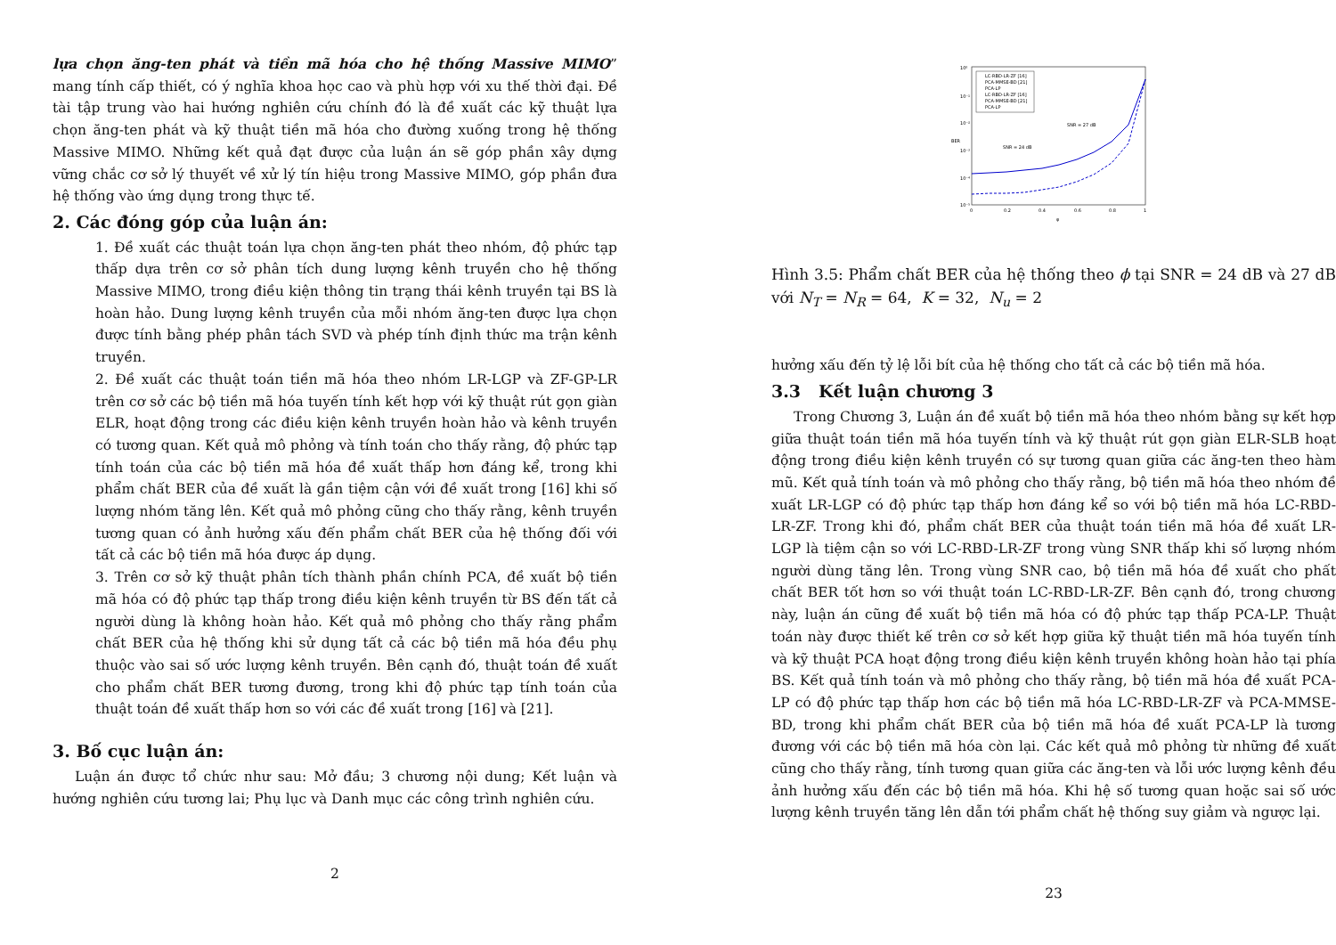lựa chọn ăng-ten phát và tiền mã hóa cho hệ thống Massive MIMO” mang tính cấp thiết, có ý nghĩa khoa học cao và phù hợp với xu thế thời đại. Đề tài tập trung vào hai hướng nghiên cứu chính đó là đề xuất các kỹ thuật lựa chọn ăng-ten phát và kỹ thuật tiền mã hóa cho đường xuống trong hệ thống Massive MIMO. Những kết quả đạt được của luận án sẽ góp phần xây dựng vững chắc cơ sở lý thuyết về xử lý tín hiệu trong Massive MIMO, góp phần đưa hệ thống vào ứng dụng trong thực tế.
2. Các đóng góp của luận án:
1. Đề xuất các thuật toán lựa chọn ăng-ten phát theo nhóm, độ phức tạp thấp dựa trên cơ sở phân tích dung lượng kênh truyền cho hệ thống Massive MIMO, trong điều kiện thông tin trạng thái kênh truyền tại BS là hoàn hảo. Dung lượng kênh truyền của mỗi nhóm ăng-ten được lựa chọn được tính bằng phép phân tách SVD và phép tính định thức ma trận kênh truyền.
2. Đề xuất các thuật toán tiền mã hóa theo nhóm LR-LGP và ZF-GP-LR trên cơ sở các bộ tiền mã hóa tuyến tính kết hợp với kỹ thuật rút gọn giàn ELR, hoạt động trong các điều kiện kênh truyền hoàn hảo và kênh truyền có tương quan. Kết quả mô phỏng và tính toán cho thấy rằng, độ phức tạp tính toán của các bộ tiền mã hóa đề xuất thấp hơn đáng kể, trong khi phẩm chất BER của đề xuất là gần tiệm cận với đề xuất trong [16] khi số lượng nhóm tăng lên. Kết quả mô phỏng cũng cho thấy rằng, kênh truyền tương quan có ảnh hưởng xấu đến phẩm chất BER của hệ thống đối với tất cả các bộ tiền mã hóa được áp dụng.
3. Trên cơ sở kỹ thuật phân tích thành phần chính PCA, đề xuất bộ tiền mã hóa có độ phức tạp thấp trong điều kiện kênh truyền từ BS đến tất cả người dùng là không hoàn hảo. Kết quả mô phỏng cho thấy rằng phẩm chất BER của hệ thống khi sử dụng tất cả các bộ tiền mã hóa đều phụ thuộc vào sai số ước lượng kênh truyền. Bên cạnh đó, thuật toán đề xuất cho phẩm chất BER tương đương, trong khi độ phức tạp tính toán của thuật toán đề xuất thấp hơn so với các đề xuất trong [16] và [21].
3. Bố cục luận án:
Luận án được tổ chức như sau: Mở đầu; 3 chương nội dung; Kết luận và hướng nghiên cứu tương lai; Phụ lục và Danh mục các công trình nghiên cứu.
2
10⁰
10⁻¹
10⁻²
10⁻³
10⁻⁴
10⁻⁵
0
0.2
0.4
0.6
0.8
1
BER
φ
LC-RBD-LR-ZF [16]
PCA-MMSE-BD [21]
PCA-LP
LC-RBD-LR-ZF [16]
PCA-MMSE-BD [21]
PCA-LP
SNR = 27 dB
SNR = 24 dB
Hình 3.5: Phẩm chất BER của hệ thống theo ϕ tại SNR = 24 dB và 27 dB với N<sub>T</sub> = N<sub>R</sub> = 64, K = 32, N<sub>u</sub> = 2
hưởng xấu đến tỷ lệ lỗi bít của hệ thống cho tất cả các bộ tiền mã hóa.
3.3 Kết luận chương 3
Trong Chương 3, Luận án đề xuất bộ tiền mã hóa theo nhóm bằng sự kết hợp giữa thuật toán tiền mã hóa tuyến tính và kỹ thuật rút gọn giàn ELR-SLB hoạt động trong điều kiện kênh truyền có sự tương quan giữa các ăng-ten theo hàm mũ. Kết quả tính toán và mô phỏng cho thấy rằng, bộ tiền mã hóa theo nhóm đề xuất LR-LGP có độ phức tạp thấp hơn đáng kể so với bộ tiền mã hóa LC-RBD-LR-ZF. Trong khi đó, phẩm chất BER của thuật toán tiền mã hóa đề xuất LR-LGP là tiệm cận so với LC-RBD-LR-ZF trong vùng SNR thấp khi số lượng nhóm người dùng tăng lên. Trong vùng SNR cao, bộ tiền mã hóa đề xuất cho phất chất BER tốt hơn so với thuật toán LC-RBD-LR-ZF. Bên cạnh đó, trong chương này, luận án cũng đề xuất bộ tiền mã hóa có độ phức tạp thấp PCA-LP. Thuật toán này được thiết kế trên cơ sở kết hợp giữa kỹ thuật tiền mã hóa tuyến tính và kỹ thuật PCA hoạt động trong điều kiện kênh truyền không hoàn hảo tại phía BS. Kết quả tính toán và mô phỏng cho thấy rằng, bộ tiền mã hóa đề xuất PCA-LP có độ phức tạp thấp hơn các bộ tiền mã hóa LC-RBD-LR-ZF và PCA-MMSE-BD, trong khi phẩm chất BER của bộ tiền mã hóa đề xuất PCA-LP là tương đương với các bộ tiền mã hóa còn lại. Các kết quả mô phỏng từ những đề xuất cũng cho thấy rằng, tính tương quan giữa các ăng-ten và lỗi ước lượng kênh đều ảnh hưởng xấu đến các bộ tiền mã hóa. Khi hệ số tương quan hoặc sai số ước lượng kênh truyền tăng lên dẫn tới phẩm chất hệ thống suy giảm và ngược lại.
23